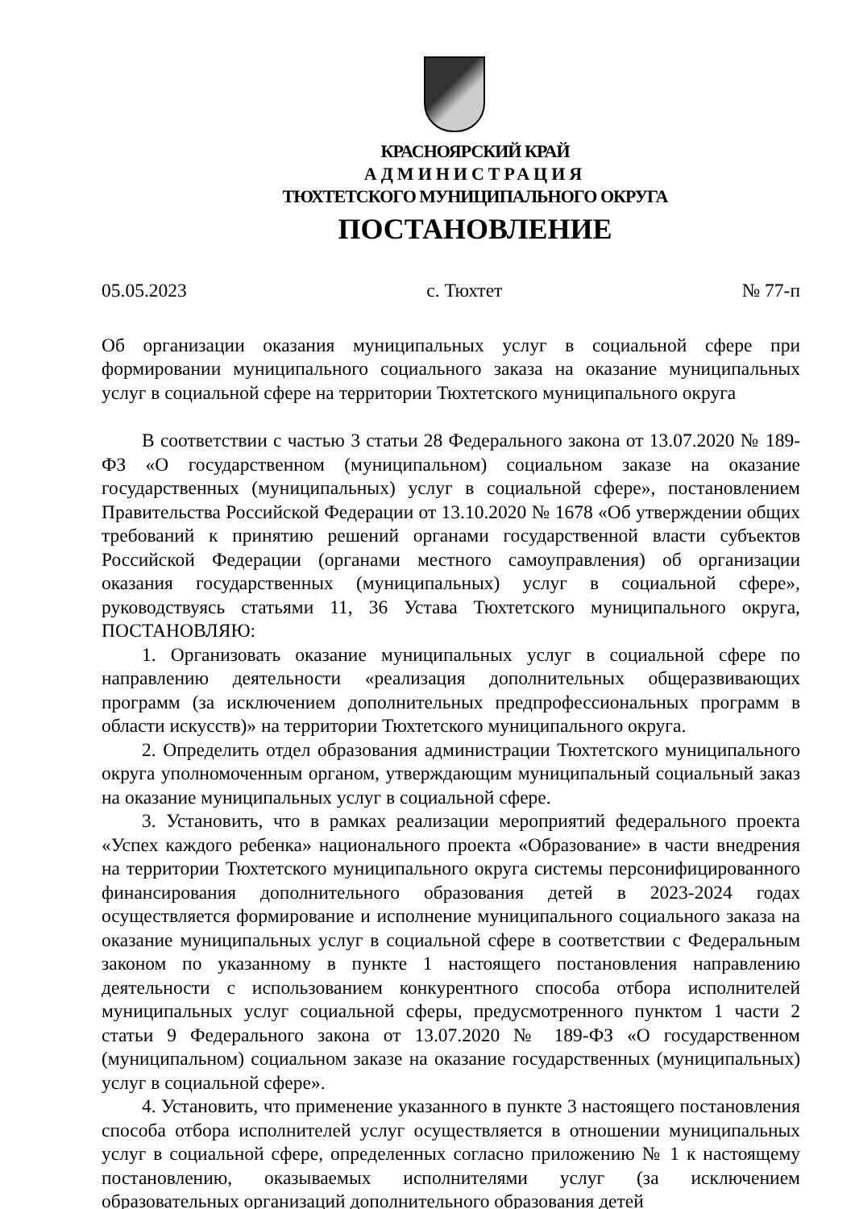КРАСНОЯРСКИЙ КРАЙ
АДМИНИСТРАЦИЯ
ТЮХТЕТСКОГО МУНИЦИПАЛЬНОГО ОКРУГА
ПОСТАНОВЛЕНИЕ
05.05.2023 с. Тюхтет № 77-п
Об организации оказания муниципальных услуг в социальной сфере при формировании муниципального социального заказа на оказание муниципальных услуг в социальной сфере на территории Тюхтетского муниципального округа
В соответствии с частью 3 статьи 28 Федерального закона от 13.07.2020 № 189-ФЗ «О государственном (муниципальном) социальном заказе на оказание государственных (муниципальных) услуг в социальной сфере», постановлением Правительства Российской Федерации от 13.10.2020 № 1678 «Об утверждении общих требований к принятию решений органами государственной власти субъектов Российской Федерации (органами местного самоуправления) об организации оказания государственных (муниципальных) услуг в социальной сфере», руководствуясь статьями 11, 36 Устава Тюхтетского муниципального округа, ПОСТАНОВЛЯЮ:
1. Организовать оказание муниципальных услуг в социальной сфере по направлению деятельности «реализация дополнительных общеразвивающих программ (за исключением дополнительных предпрофессиональных программ в области искусств)» на территории Тюхтетского муниципального округа.
2. Определить отдел образования администрации Тюхтетского муниципального округа уполномоченным органом, утверждающим муниципальный социальный заказ на оказание муниципальных услуг в социальной сфере.
3. Установить, что в рамках реализации мероприятий федерального проекта «Успех каждого ребенка» национального проекта «Образование» в части внедрения на территории Тюхтетского муниципального округа системы персонифицированного финансирования дополнительного образования детей в 2023-2024 годах осуществляется формирование и исполнение муниципального социального заказа на оказание муниципальных услуг в социальной сфере в соответствии с Федеральным законом по указанному в пункте 1 настоящего постановления направлению деятельности с использованием конкурентного способа отбора исполнителей муниципальных услуг социальной сферы, предусмотренного пунктом 1 части 2 статьи 9 Федерального закона от 13.07.2020 № 189-ФЗ «О государственном (муниципальном) социальном заказе на оказание государственных (муниципальных) услуг в социальной сфере».
4. Установить, что применение указанного в пункте 3 настоящего постановления способа отбора исполнителей услуг осуществляется в отношении муниципальных услуг в социальной сфере, определенных согласно приложению № 1 к настоящему постановлению, оказываемых исполнителями услуг (за исключением образовательных организаций дополнительного образования детей